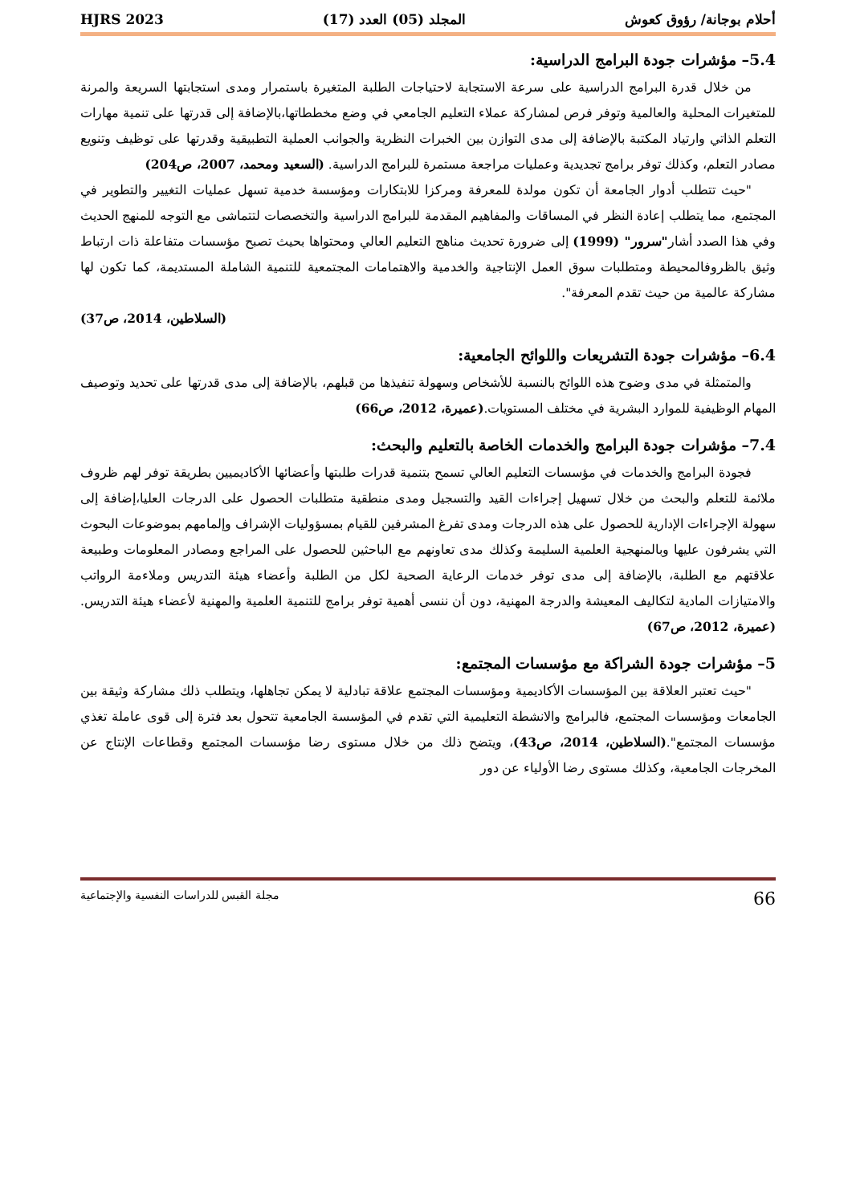أحلام بوجانة/ رؤوق كعوش المجلد (05) العدد (17) HJRS 2023
5.4– مؤشرات جودة البرامج الدراسية:
من خلال قدرة البرامج الدراسية على سرعة الاستجابة لاحتياجات الطلبة المتغيرة باستمرار ومدى استجابتها السريعة والمرنة للمتغيرات المحلية والعالمية وتوفر فرص لمشاركة عملاء التعليم الجامعي في وضع مخططاتها،بالإضافة إلى قدرتها على تنمية مهارات التعلم الذاتي وارتياد المكتبة بالإضافة إلى مدى التوازن بين الخبرات النظرية والجوانب العملية التطبيقية وقدرتها على توظيف وتنويع مصادر التعلم، وكذلك توفر برامج تجديدية وعمليات مراجعة مستمرة للبرامج الدراسية. (السعيد ومحمد، 2007، ص204)
"حيث تتطلب أدوار الجامعة أن تكون مولدة للمعرفة ومركزا للابتكارات ومؤسسة خدمية تسهل عمليات التغيير والتطوير في المجتمع، مما يتطلب إعادة النظر في المساقات والمفاهيم المقدمة للبرامج الدراسية والتخصصات لتتماشى مع التوجه للمنهج الحديث وفي هذا الصدد أشار"سرور" (1999) إلى ضرورة تحديث مناهج التعليم العالي ومحتواها بحيث تصبح مؤسسات متفاعلة ذات ارتباط وثيق بالظروفالمحيطة ومتطلبات سوق العمل الإنتاجية والخدمية والاهتمامات المجتمعية للتنمية الشاملة المستديمة، كما تكون لها مشاركة عالمية من حيث تقدم المعرفة".
(السلاطين، 2014، ص37)
6.4– مؤشرات جودة التشريعات واللوائح الجامعية:
والمتمثلة في مدى وضوح هذه اللوائح بالنسبة للأشخاص وسهولة تنفيذها من قبلهم، بالإضافة إلى مدى قدرتها على تحديد وتوصيف المهام الوظيفية للموارد البشرية في مختلف المستويات.(عميرة، 2012، ص66)
7.4– مؤشرات جودة البرامج والخدمات الخاصة بالتعليم والبحث:
فجودة البرامج والخدمات في مؤسسات التعليم العالي تسمح بتنمية قدرات طلبتها وأعضائها الأكاديميين بطريقة توفر لهم ظروف ملائمة للتعلم والبحث من خلال تسهيل إجراءات القيد والتسجيل ومدى منطقية متطلبات الحصول على الدرجات العليا،إضافة إلى سهولة الإجراءات الإدارية للحصول على هذه الدرجات ومدى تفرغ المشرفين للقيام بمسؤوليات الإشراف وإلمامهم بموضوعات البحوث التي يشرفون عليها وبالمنهجية العلمية السليمة وكذلك مدى تعاونهم مع الباحثين للحصول على المراجع ومصادر المعلومات وطبيعة علاقتهم مع الطلبة، بالإضافة إلى مدى توفر خدمات الرعاية الصحية لكل من الطلبة وأعضاء هيئة التدريس وملاءمة الرواتب والامتيازات المادية لتكاليف المعيشة والدرجة المهنية، دون أن ننسى أهمية توفر برامج للتنمية العلمية والمهنية لأعضاء هيئة التدريس.(عميرة، 2012، ص67)
5– مؤشرات جودة الشراكة مع مؤسسات المجتمع:
"حيث تعتبر العلاقة بين المؤسسات الأكاديمية ومؤسسات المجتمع علاقة تبادلية لا يمكن تجاهلها، ويتطلب ذلك مشاركة وثيقة بين الجامعات ومؤسسات المجتمع، فالبرامج والانشطة التعليمية التي تقدم في المؤسسة الجامعية تتحول بعد فترة إلى قوى عاملة تغذي مؤسسات المجتمع".(السلاطين، 2014، ص43)، ويتضح ذلك من خلال مستوى رضا مؤسسات المجتمع وقطاعات الإنتاج عن المخرجات الجامعية، وكذلك مستوى رضا الأولياء عن دور
66 مجلة القبس للدراسات النفسية والإجتماعية